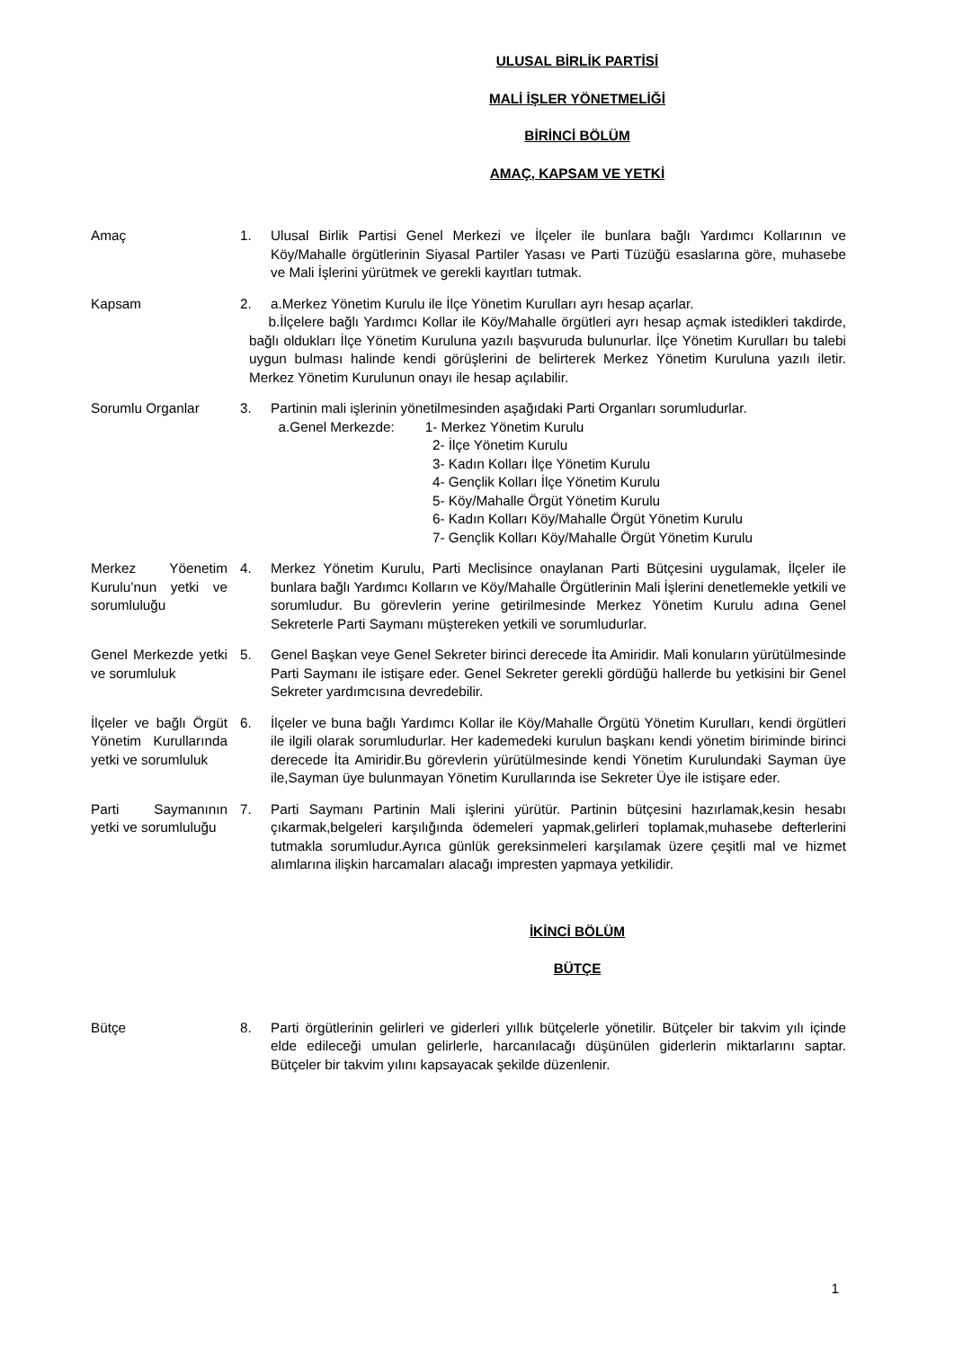ULUSAL BİRLİK PARTİSİ
MALİ İŞLER YÖNETMELİĞİ
BİRİNCİ BÖLÜM
AMAÇ, KAPSAM VE YETKİ
Amaç 1. Ulusal Birlik Partisi Genel Merkezi ve İlçeler ile bunlara bağlı Yardımcı Kollarının ve Köy/Mahalle örgütlerinin Siyasal Partiler Yasası ve Parti Tüzüğü esaslarına göre, muhasebe ve Mali İşlerini yürütmek ve gerekli kayıtları tutmak.
Kapsam 2. a.Merkez Yönetim Kurulu ile İlçe Yönetim Kurulları ayrı hesap açarlar.
b.İlçelere bağlı Yardımcı Kollar ile Köy/Mahalle örgütleri ayrı hesap açmak istedikleri takdirde, bağlı oldukları İlçe Yönetim Kuruluna yazılı başvuruda bulunurlar. İlçe Yönetim Kurulları bu talebi uygun bulması halinde kendi görüşlerini de belirterek Merkez Yönetim Kuruluna yazılı iletir. Merkez Yönetim Kurulunun onayı ile hesap açılabilir.
Sorumlu Organlar 3. Partinin mali işlerinin yönetilmesinden aşağıdaki Parti Organları sorumludurlar.
a.Genel Merkezde: 1- Merkez Yönetim Kurulu
2- İlçe Yönetim Kurulu
3- Kadın Kolları İlçe Yönetim Kurulu
4- Gençlik Kolları İlçe Yönetim Kurulu
5- Köy/Mahalle Örgüt Yönetim Kurulu
6- Kadın Kolları Köy/Mahalle Örgüt Yönetim Kurulu
7- Gençlik Kolları Köy/Mahalle Örgüt Yönetim Kurulu
Merkez Yöenetim Kurulu’nun yetki ve sorumluluğu
4. Merkez Yönetim Kurulu, Parti Meclisince onaylanan Parti Bütçesini uygulamak, İlçeler ile bunlara bağlı Yardımcı Kolların ve Köy/Mahalle Örgütlerinin Mali İşlerini denetlemekle yetkili ve sorumludur. Bu görevlerin yerine getirilmesinde Merkez Yönetim Kurulu adına Genel Sekreterle Parti Saymanı müştereken yetkili ve sorumludurlar.
Genel Merkezde yetki ve sorumluluk
5. Genel Başkan veye Genel Sekreter birinci derecede İta Amiridir. Mali konuların yürütülmesinde Parti Saymanı ile istişare eder. Genel Sekreter gerekli gördüğü hallerde bu yetkisini bir Genel Sekreter yardımcısına devredebilir.
İlçeler ve bağlı Örgüt Yönetim Kurullarında yetki ve sorumluluk
6. İlçeler ve buna bağlı Yardımcı Kollar ile Köy/Mahalle Örgütü Yönetim Kurulları, kendi örgütleri ile ilgili olarak sorumludurlar. Her kademedeki kurulun başkanı kendi yönetim biriminde birinci derecede İta Amiridir.Bu görevlerin yürütülmesinde kendi Yönetim Kurulundaki Sayman üye ile,Sayman üye bulunmayan Yönetim Kurullarında ise Sekreter Üye ile istişare eder.
Parti Saymanının yetki ve sorumluluğu
7. Parti Saymanı Partinin Mali işlerini yürütür. Partinin bütçesini hazırlamak,kesin hesabı çıkarmak,belgeleri karşılığında ödemeleri yapmak,gelirleri toplamak,muhasebe defterlerini tutmakla sorumludur.Ayrıca günlük gereksinmeleri karşılamak üzere çeşitli mal ve hizmet alımlarına ilişkin harcamaları alacağı impresten yapmaya yetkilidir.
İKİNCİ BÖLÜM
BÜTÇE
Bütçe 8. Parti örgütlerinin gelirleri ve giderleri yıllık bütçelerle yönetilir. Bütçeler bir takvim yılı içinde elde edileceği umulan gelirlerle, harcanılacağı düşünülen giderlerin miktarlarını saptar. Bütçeler bir takvim yılını kapsayacak şekilde düzenlenir.
1